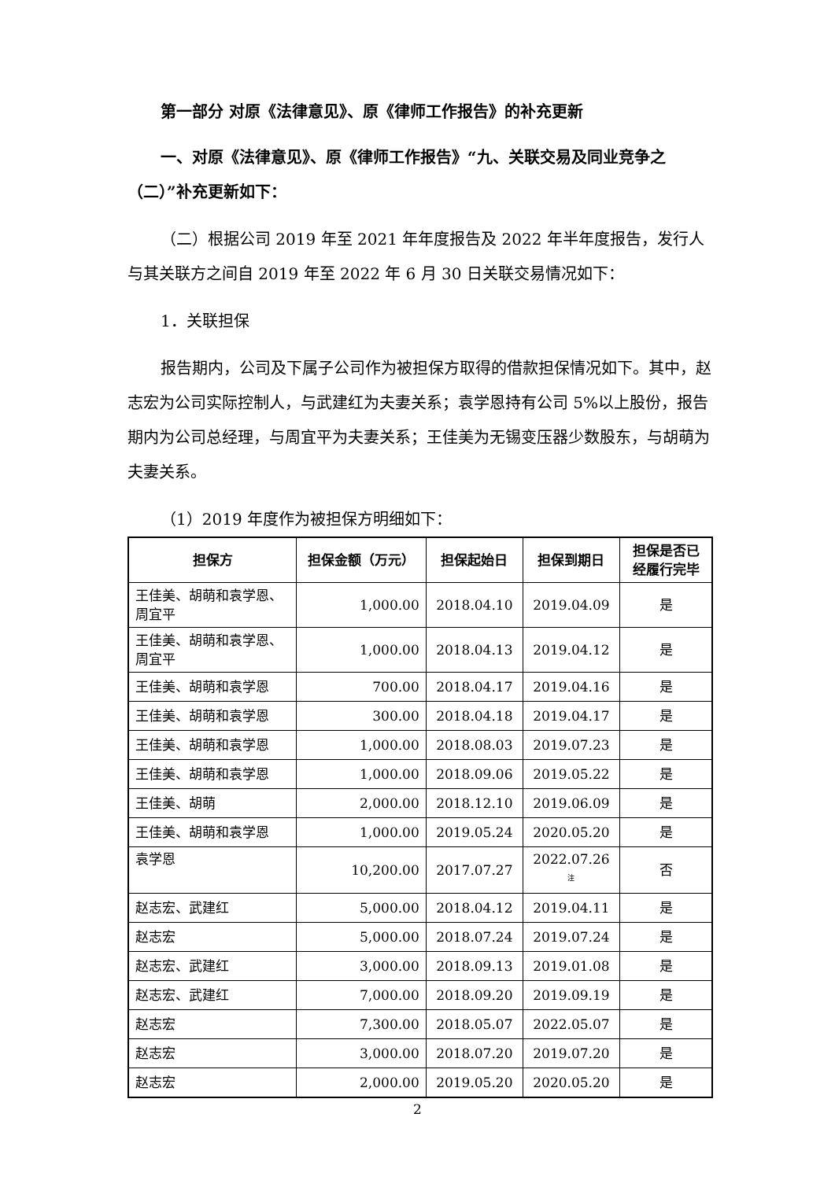第一部分 对原《法律意见》、原《律师工作报告》的补充更新
一、对原《法律意见》、原《律师工作报告》“九、关联交易及同业竞争之（二）”补充更新如下：
（二）根据公司 2019 年至 2021 年年度报告及 2022 年半年度报告，发行人与其关联方之间自 2019 年至 2022 年 6 月 30 日关联交易情况如下：
1．关联担保
报告期内，公司及下属子公司作为被担保方取得的借款担保情况如下。其中，赵志宏为公司实际控制人，与武建红为夫妻关系；袁学恩持有公司 5%以上股份，报告期内为公司总经理，与周宜平为夫妻关系；王佳美为无锡变压器少数股东，与胡萌为夫妻关系。
（1）2019 年度作为被担保方明细如下：
| 担保方 | 担保金额（万元） | 担保起始日 | 担保到期日 | 担保是否已经履行完毕 |
| --- | --- | --- | --- | --- |
| 王佳美、胡萌和袁学恩、周宜平 | 1,000.00 | 2018.04.10 | 2019.04.09 | 是 |
| 王佳美、胡萌和袁学恩、周宜平 | 1,000.00 | 2018.04.13 | 2019.04.12 | 是 |
| 王佳美、胡萌和袁学恩 | 700.00 | 2018.04.17 | 2019.04.16 | 是 |
| 王佳美、胡萌和袁学恩 | 300.00 | 2018.04.18 | 2019.04.17 | 是 |
| 王佳美、胡萌和袁学恩 | 1,000.00 | 2018.08.03 | 2019.07.23 | 是 |
| 王佳美、胡萌和袁学恩 | 1,000.00 | 2018.09.06 | 2019.05.22 | 是 |
| 王佳美、胡萌 | 2,000.00 | 2018.12.10 | 2019.06.09 | 是 |
| 王佳美、胡萌和袁学恩 | 1,000.00 | 2019.05.24 | 2020.05.20 | 是 |
| 袁学恩 | 10,200.00 | 2017.07.27 | 2022.07.26 <sup>注</sup> | 否 |
| 赵志宏、武建红 | 5,000.00 | 2018.04.12 | 2019.04.11 | 是 |
| 赵志宏 | 5,000.00 | 2018.07.24 | 2019.07.24 | 是 |
| 赵志宏、武建红 | 3,000.00 | 2018.09.13 | 2019.01.08 | 是 |
| 赵志宏、武建红 | 7,000.00 | 2018.09.20 | 2019.09.19 | 是 |
| 赵志宏 | 7,300.00 | 2018.05.07 | 2022.05.07 | 是 |
| 赵志宏 | 3,000.00 | 2018.07.20 | 2019.07.20 | 是 |
| 赵志宏 | 2,000.00 | 2019.05.20 | 2020.05.20 | 是 |
2